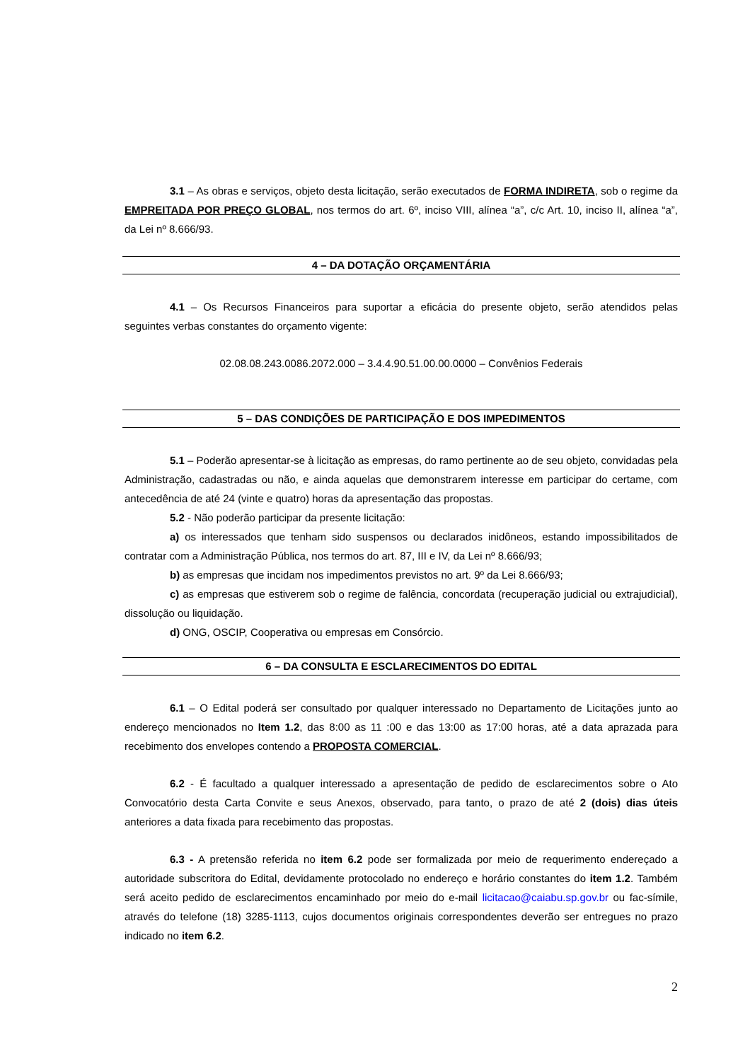3.1 – As obras e serviços, objeto desta licitação, serão executados de FORMA INDIRETA, sob o regime da EMPREITADA POR PREÇO GLOBAL, nos termos do art. 6º, inciso VIII, alínea “a”, c/c Art. 10, inciso II, alínea “a”, da Lei nº 8.666/93.
4 – DA DOTAÇÃO ORÇAMENTÁRIA
4.1 – Os Recursos Financeiros para suportar a eficácia do presente objeto, serão atendidos pelas seguintes verbas constantes do orçamento vigente:
02.08.08.243.0086.2072.000 – 3.4.4.90.51.00.00.0000 – Convênios Federais
5 – DAS CONDIÇÕES DE PARTICIPAÇÃO E DOS IMPEDIMENTOS
5.1 – Poderão apresentar-se à licitação as empresas, do ramo pertinente ao de seu objeto, convidadas pela Administração, cadastradas ou não, e ainda aquelas que demonstrarem interesse em participar do certame, com antecedência de até 24 (vinte e quatro) horas da apresentação das propostas.
5.2 - Não poderão participar da presente licitação:
a) os interessados que tenham sido suspensos ou declarados inidôneos, estando impossibilitados de contratar com a Administração Pública, nos termos do art. 87, III e IV, da Lei nº 8.666/93;
b) as empresas que incidam nos impedimentos previstos no art. 9º da Lei 8.666/93;
c) as empresas que estiverem sob o regime de falência, concordata (recuperação judicial ou extrajudicial), dissolução ou liquidação.
d) ONG, OSCIP, Cooperativa ou empresas em Consórcio.
6 – DA CONSULTA E ESCLARECIMENTOS DO EDITAL
6.1 – O Edital poderá ser consultado por qualquer interessado no Departamento de Licitações junto ao endereço mencionados no Item 1.2, das 8:00 as 11 :00 e das 13:00 as 17:00 horas, até a data aprazada para recebimento dos envelopes contendo a PROPOSTA COMERCIAL.
6.2 - É facultado a qualquer interessado a apresentação de pedido de esclarecimentos sobre o Ato Convocatório desta Carta Convite e seus Anexos, observado, para tanto, o prazo de até 2 (dois) dias úteis anteriores a data fixada para recebimento das propostas.
6.3 - A pretensão referida no item 6.2 pode ser formalizada por meio de requerimento endereçado a autoridade subscritora do Edital, devidamente protocolado no endereço e horário constantes do item 1.2. Também será aceito pedido de esclarecimentos encaminhado por meio do e-mail licitacao@caiabu.sp.gov.br ou fac-símile, através do telefone (18) 3285-1113, cujos documentos originais correspondentes deverão ser entregues no prazo indicado no item 6.2.
2